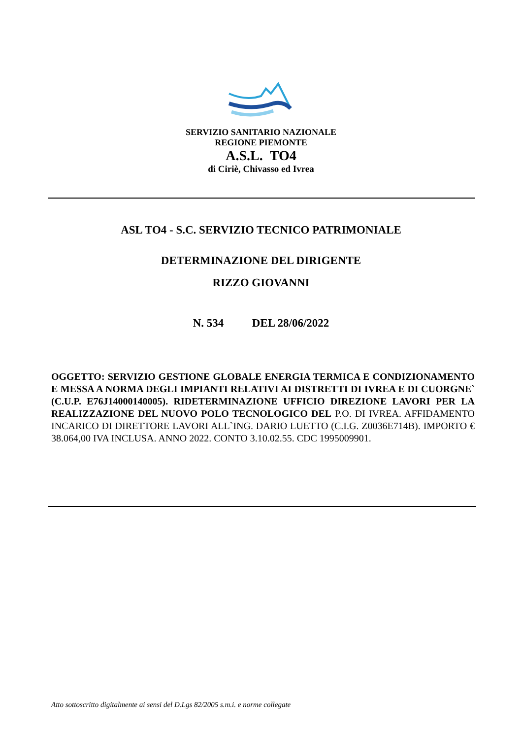SERVIZIO SANITARIO NAZIONALE
REGIONE PIEMONTE
A.S.L. TO4
di Ciriè, Chivasso ed Ivrea
ASL TO4 - S.C. SERVIZIO TECNICO PATRIMONIALE
DETERMINAZIONE DEL DIRIGENTE
RIZZO GIOVANNI
N. 534 DEL 28/06/2022
OGGETTO: SERVIZIO GESTIONE GLOBALE ENERGIA TERMICA E CONDIZIONAMENTO E MESSA A NORMA DEGLI IMPIANTI RELATIVI AI DISTRETTI DI IVREA E DI CUORGNE` (C.U.P. E76J14000140005). RIDETERMINAZIONE UFFICIO DIREZIONE LAVORI PER LA REALIZZAZIONE DEL NUOVO POLO TECNOLOGICO DEL P.O. DI IVREA. AFFIDAMENTO INCARICO DI DIRETTORE LAVORI ALL`ING. DARIO LUETTO (C.I.G. Z0036E714B). IMPORTO € 38.064,00 IVA INCLUSA. ANNO 2022. CONTO 3.10.02.55. CDC 1995009901.
Atto sottoscritto digitalmente ai sensi del D.Lgs 82/2005 s.m.i. e norme collegate